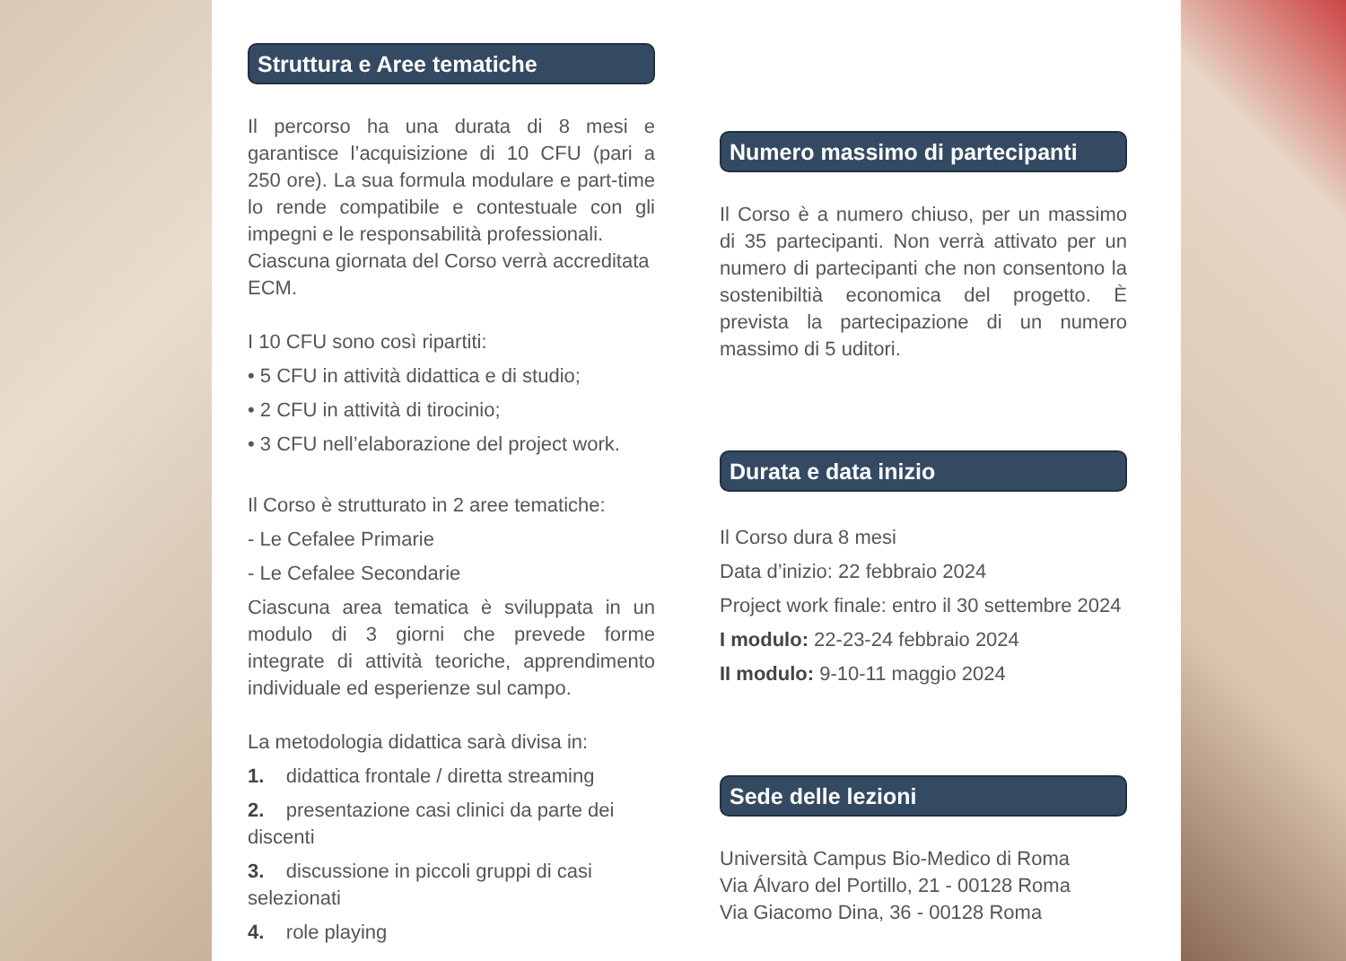Struttura e Aree tematiche
Il percorso ha una durata di 8 mesi e garantisce l’acquisizione di 10 CFU (pari a 250 ore). La sua formula modulare e part-time lo rende compatibile e contestuale con gli impegni e le responsabilità professionali.
Ciascuna giornata del Corso verrà accreditata ECM.
I 10 CFU sono così ripartiti:
• 5 CFU in attività didattica e di studio;
• 2 CFU in attività di tirocinio;
• 3 CFU nell’elaborazione del project work.
Il Corso è strutturato in 2 aree tematiche:
- Le Cefalee Primarie
- Le Cefalee Secondarie
Ciascuna area tematica è sviluppata in un modulo di 3 giorni che prevede forme integrate di attività teoriche, apprendimento individuale ed esperienze sul campo.
La metodologia didattica sarà divisa in:
1. didattica frontale / diretta streaming
2. presentazione casi clinici da parte dei discenti
3. discussione in piccoli gruppi di casi selezionati
4. role playing
Numero massimo di partecipanti
Il Corso è a numero chiuso, per un massimo di 35 partecipanti. Non verrà attivato per un numero di partecipanti che non consentono la sostenibiltià economica del progetto. È prevista la partecipazione di un numero massimo di 5 uditori.
Durata e data inizio
Il Corso dura 8 mesi
Data d’inizio: 22 febbraio 2024
Project work finale: entro il 30 settembre 2024
I modulo: 22-23-24 febbraio 2024
II modulo: 9-10-11 maggio 2024
Sede delle lezioni
Università Campus Bio-Medico di Roma
Via Álvaro del Portillo, 21 - 00128 Roma
Via Giacomo Dina, 36 - 00128 Roma